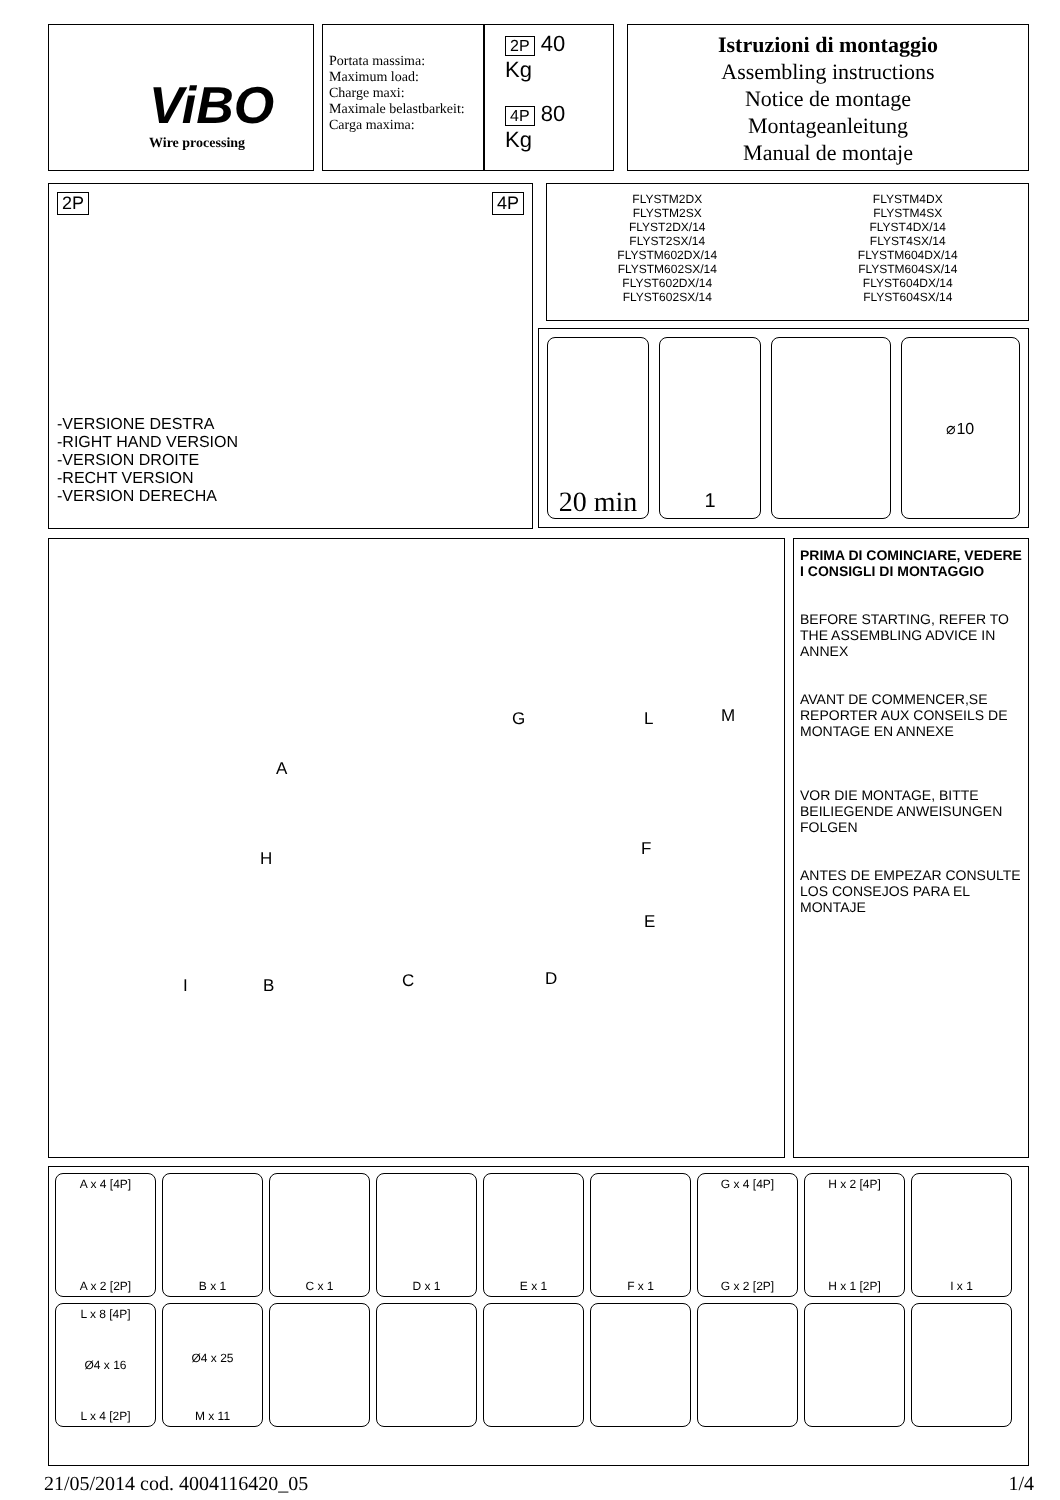ViBO
Wire processing
Portata massima:
Maximum load:
Charge maxi:
Maximale belastbarkeit:
Carga maxima:
2P 40 Kg
4P 80 Kg
Istruzioni di montaggio
Assembling instructions
Notice de montage
Montageanleitung
Manual de montaje
2P 4P
-VERSIONE DESTRA
-RIGHT HAND VERSION
-VERSION DROITE
-RECHT VERSION
-VERSION DERECHA
FLYSTM2DX
FLYSTM2SX
FLYST2DX/14
FLYST2SX/14
FLYSTM602DX/14
FLYSTM602SX/14
FLYST602DX/14
FLYST602SX/14
FLYSTM4DX
FLYSTM4SX
FLYST4DX/14
FLYST4SX/14
FLYSTM604DX/14
FLYSTM604SX/14
FLYST604DX/14
FLYST604SX/14
20 min
1
⌀10
A
G L M
H F
E
I B C D
PRIMA DI COMINCIARE, VEDERE I CONSIGLI DI MONTAGGIO
BEFORE STARTING, REFER TO THE ASSEMBLING ADVICE IN ANNEX
AVANT DE COMMENCER,SE REPORTER AUX CONSEILS DE MONTAGE EN ANNEXE
VOR DIE MONTAGE, BITTE BEILIEGENDE ANWEISUNGEN FOLGEN
ANTES DE EMPEZAR CONSULTE LOS CONSEJOS PARA EL MONTAJE
A x 4 [4P]
A x 2 [2P]
B x 1 C x 1 D x 1 E x 1 F x 1 G x 4 [4P]
G x 2 [2P]
H x 2 [4P]
H x 1 [2P]
I x 1
L x 8 [4P]
Ø4 x 16
L x 4 [2P]
Ø4 x 25
M x 11
21/05/2014 cod. 4004116420_05 1/4